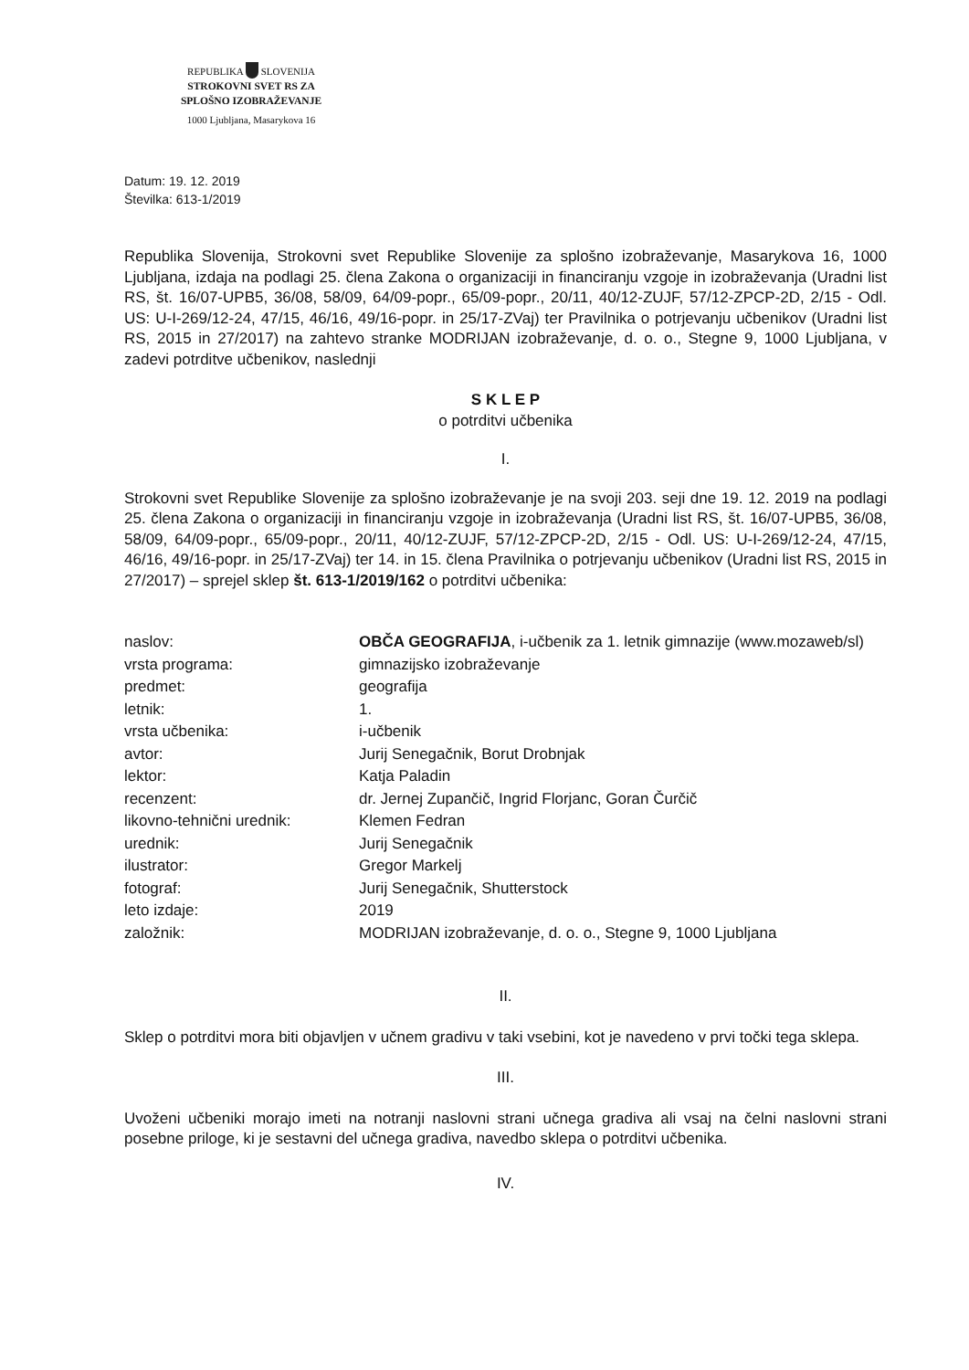REPUBLIKA SLOVENIJA
STROKOVNI SVET RS ZA
SPLOŠNO IZOBRAŽEVANJE
1000 Ljubljana, Masarykova 16
Datum: 19. 12. 2019
Številka: 613-1/2019
Republika Slovenija, Strokovni svet Republike Slovenije za splošno izobraževanje, Masarykova 16, 1000 Ljubljana, izdaja na podlagi 25. člena Zakona o organizaciji in financiranju vzgoje in izobraževanja (Uradni list RS, št. 16/07-UPB5, 36/08, 58/09, 64/09-popr., 65/09-popr., 20/11, 40/12-ZUJF, 57/12-ZPCP-2D, 2/15 - Odl. US: U-I-269/12-24, 47/15, 46/16, 49/16-popr. in 25/17-ZVaj) ter Pravilnika o potrjevanju učbenikov (Uradni list RS, 2015 in 27/2017) na zahtevo stranke MODRIJAN izobraževanje, d. o. o., Stegne 9, 1000 Ljubljana, v zadevi potrditve učbenikov, naslednji
S K L E P
o potrditvi učbenika
I.
Strokovni svet Republike Slovenije za splošno izobraževanje je na svoji 203. seji dne 19. 12. 2019 na podlagi 25. člena Zakona o organizaciji in financiranju vzgoje in izobraževanja (Uradni list RS, št. 16/07-UPB5, 36/08, 58/09, 64/09-popr., 65/09-popr., 20/11, 40/12-ZUJF, 57/12-ZPCP-2D, 2/15 - Odl. US: U-I-269/12-24, 47/15, 46/16, 49/16-popr. in 25/17-ZVaj) ter 14. in 15. člena Pravilnika o potrjevanju učbenikov (Uradni list RS, 2015 in 27/2017) – sprejel sklep št. 613-1/2019/162 o potrditvi učbenika:
| naslov: | OBČA GEOGRAFIJA , i-učbenik za 1. letnik gimnazije (www.mozaweb/sl) |
| vrsta programa: | gimnazijsko izobraževanje |
| predmet: | geografija |
| letnik: | 1. |
| vrsta učbenika: | i-učbenik |
| avtor: | Jurij Senegačnik, Borut Drobnjak |
| lektor: | Katja Paladin |
| recenzent: | dr. Jernej Zupančič, Ingrid Florjanc, Goran Čurčič |
| likovno-tehnični urednik: | Klemen Fedran |
| urednik: | Jurij Senegačnik |
| ilustrator: | Gregor Markelj |
| fotograf: | Jurij Senegačnik, Shutterstock |
| leto izdaje: | 2019 |
| založnik: | MODRIJAN izobraževanje, d. o. o., Stegne 9, 1000 Ljubljana |
II.
Sklep o potrditvi mora biti objavljen v učnem gradivu v taki vsebini, kot je navedeno v prvi točki tega sklepa.
III.
Uvoženi učbeniki morajo imeti na notranji naslovni strani učnega gradiva ali vsaj na čelni naslovni strani posebne priloge, ki je sestavni del učnega gradiva, navedbo sklepa o potrditvi učbenika.
IV.